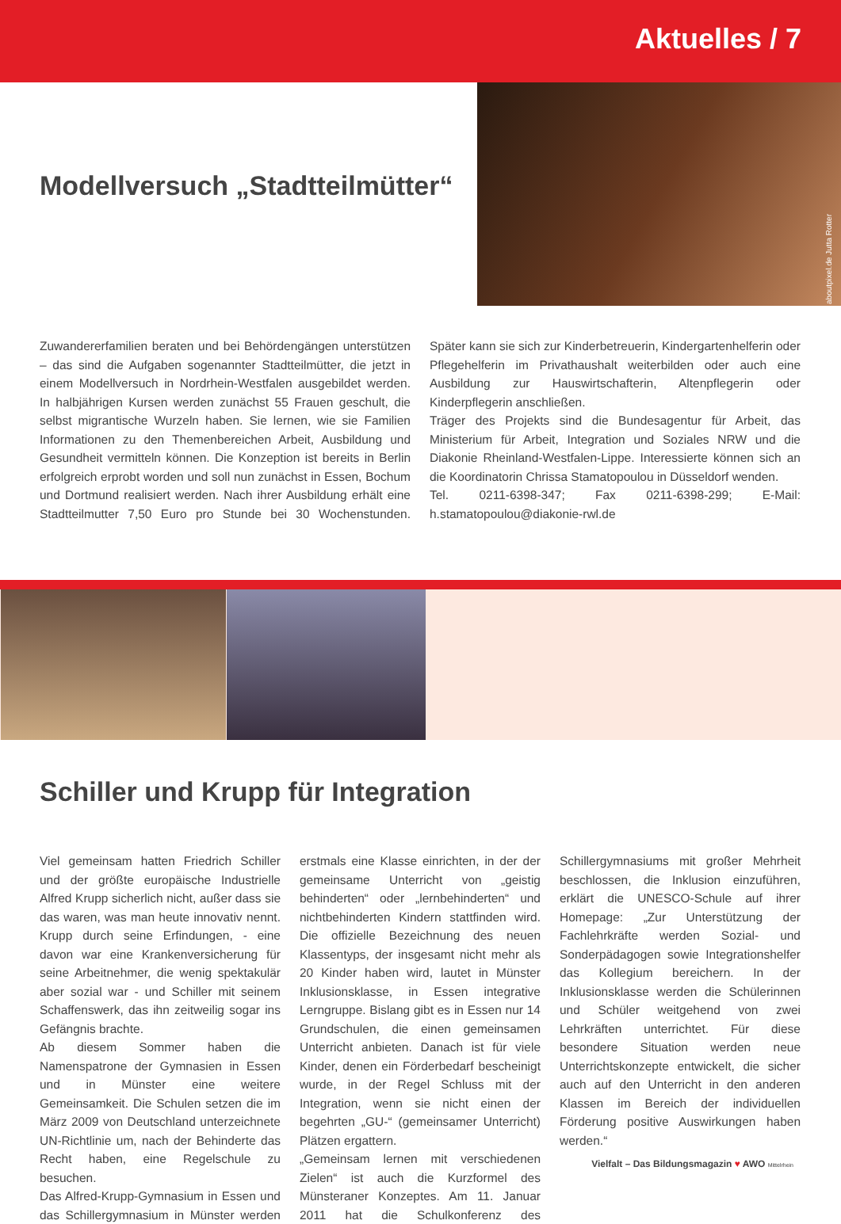Aktuelles / 7
aboutpixel.de Jutta Rotter
Modellversuch „Stadtteilmütter“
Zuwandererfamilien beraten und bei Behördengängen unterstützen – das sind die Aufgaben sogenannter Stadtteilmütter, die jetzt in einem Modellversuch in Nordrhein-Westfalen ausgebildet werden. In halbjährigen Kursen werden zunächst 55 Frauen geschult, die selbst migrantische Wurzeln haben. Sie lernen, wie sie Familien Informationen zu den Themenbereichen Arbeit, Ausbildung und Gesundheit vermitteln können. Die Konzeption ist bereits in Berlin erfolgreich erprobt worden und soll nun zunächst in Essen, Bochum und Dortmund realisiert werden. Nach ihrer Ausbildung erhält eine Stadtteilmutter 7,50 Euro pro Stunde bei 30 Wochenstunden. Später kann sie sich zur Kinderbetreuerin, Kindergartenhelferin oder Pflegehelferin im Privathaushalt weiterbilden oder auch eine Ausbildung zur Hauswirtschafterin, Altenpflegerin oder Kinderpflegerin anschließen.
Träger des Projekts sind die Bundesagentur für Arbeit, das Ministerium für Arbeit, Integration und Soziales NRW und die Diakonie Rheinland-Westfalen-Lippe. Interessierte können sich an die Koordinatorin Chrissa Stamatopoulou in Düsseldorf wenden.
Tel. 0211-6398-347; Fax 0211-6398-299; E-Mail: h.stamatopoulou@diakonie-rwl.de
Schiller und Krupp für Integration
Viel gemeinsam hatten Friedrich Schiller und der größte europäische Industrielle Alfred Krupp sicherlich nicht, außer dass sie das waren, was man heute innovativ nennt. Krupp durch seine Erfindungen, - eine davon war eine Krankenversicherung für seine Arbeitnehmer, die wenig spektakulär aber sozial war - und Schiller mit seinem Schaffenswerk, das ihn zeitweilig sogar ins Gefängnis brachte.
Ab diesem Sommer haben die Namenspatrone der Gymnasien in Essen und in Münster eine weitere Gemeinsamkeit. Die Schulen setzen die im März 2009 von Deutschland unterzeichnete UN-Richtlinie um, nach der Behinderte das Recht haben, eine Regelschule zu besuchen.
Das Alfred-Krupp-Gymnasium in Essen und das Schillergymnasium in Münster werden erstmals eine Klasse einrichten, in der der gemeinsame Unterricht von „geistig behinderten“ oder „lernbehinderten“ und nichtbehinderten Kindern stattfinden wird. Die offizielle Bezeichnung des neuen Klassentyps, der insgesamt nicht mehr als 20 Kinder haben wird, lautet in Münster Inklusionsklasse, in Essen integrative Lerngruppe. Bislang gibt es in Essen nur 14 Grundschulen, die einen gemeinsamen Unterricht anbieten. Danach ist für viele Kinder, denen ein Förderbedarf bescheinigt wurde, in der Regel Schluss mit der Integration, wenn sie nicht einen der begehrten „GU-“ (gemeinsamer Unterricht) Plätzen ergattern.
„Gemeinsam lernen mit verschiedenen Zielen“ ist auch die Kurzformel des Münsteraner Konzeptes. Am 11. Januar 2011 hat die Schulkonferenz des Schillergymnasiums mit großer Mehrheit beschlossen, die Inklusion einzuführen, erklärt die UNESCO-Schule auf ihrer Homepage: „Zur Unterstützung der Fachlehrkräfte werden Sozial- und Sonderpädagogen sowie Integrationshelfer das Kollegium bereichern. In der Inklusionsklasse werden die Schülerinnen und Schüler weitgehend von zwei Lehrkräften unterrichtet. Für diese besondere Situation werden neue Unterrichtskonzepte entwickelt, die sicher auch auf den Unterricht in den anderen Klassen im Bereich der individuellen Förderung positive Auswirkungen haben werden.“
Vielfalt – Das Bildungsmagazin ♥ AWO Mittelrhein